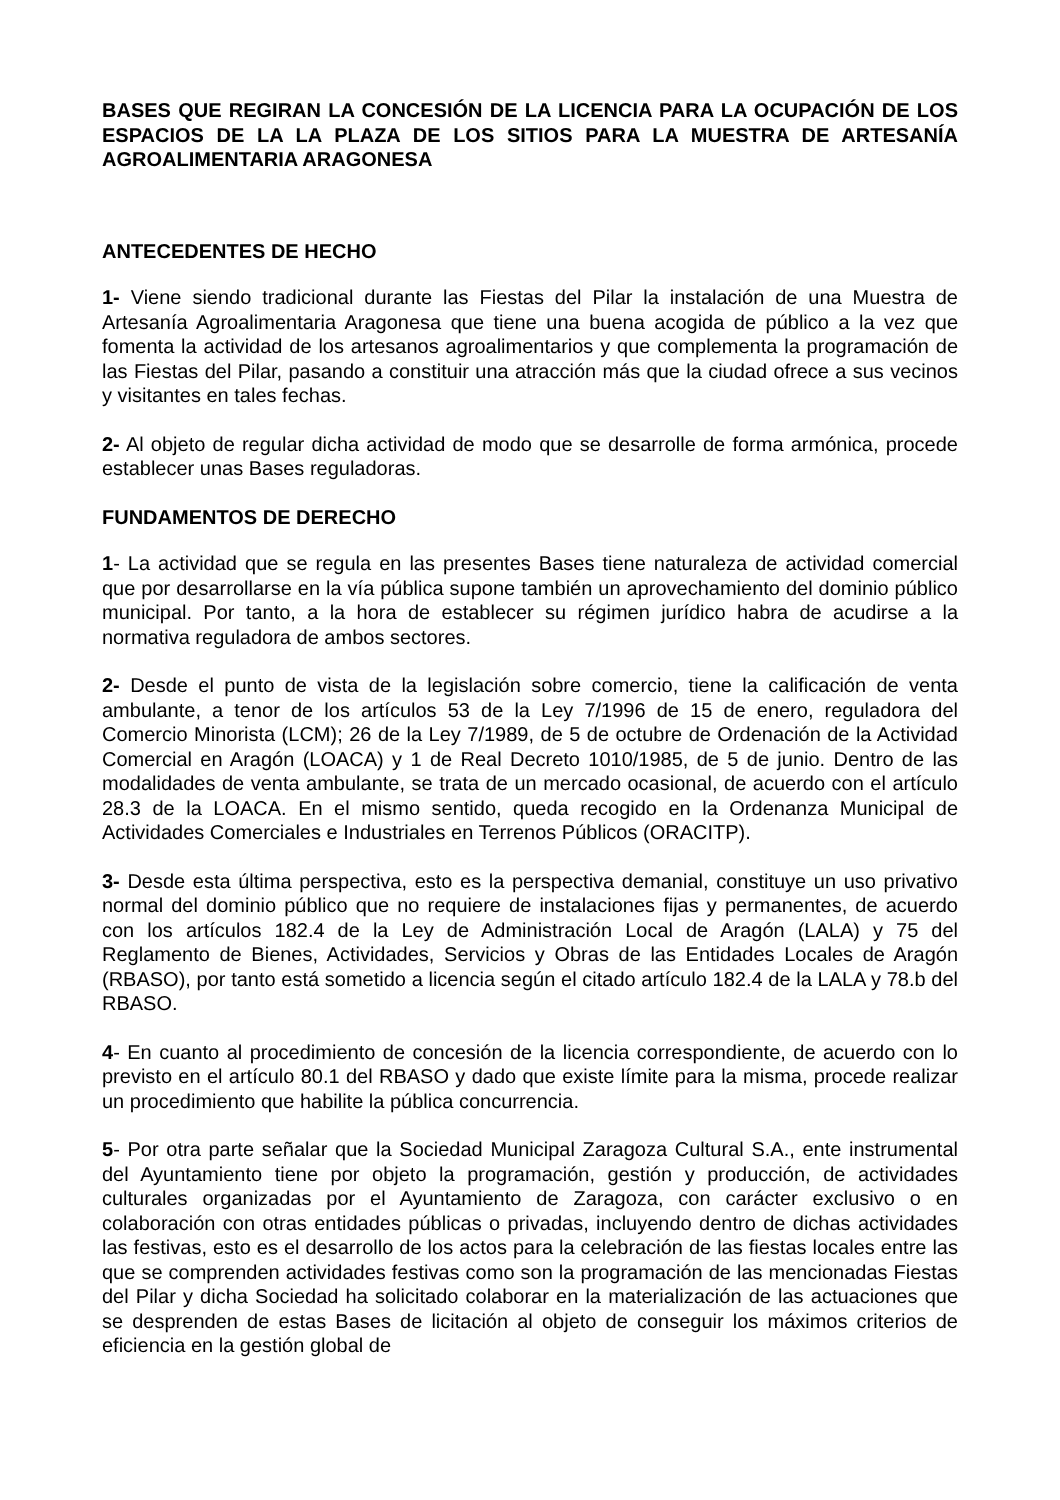BASES QUE REGIRAN LA CONCESIÓN DE LA LICENCIA PARA LA OCUPACIÓN DE LOS ESPACIOS DE LA LA PLAZA DE LOS SITIOS PARA LA MUESTRA DE ARTESANÍA AGROALIMENTARIA ARAGONESA
ANTECEDENTES DE HECHO
1- Viene siendo tradicional durante las Fiestas del Pilar la instalación de una Muestra de Artesanía Agroalimentaria Aragonesa que tiene una buena acogida de público a la vez que fomenta la actividad de los artesanos agroalimentarios y que complementa la programación de las Fiestas del Pilar, pasando a constituir una atracción más que la ciudad ofrece a sus vecinos y visitantes en tales fechas.
2- Al objeto de regular dicha actividad de modo que se desarrolle de forma armónica, procede establecer unas Bases reguladoras.
FUNDAMENTOS DE DERECHO
1- La actividad que se regula en las presentes Bases tiene naturaleza de actividad comercial que por desarrollarse en la vía pública supone también un aprovechamiento del dominio público municipal. Por tanto, a la hora de establecer su régimen jurídico habra de acudirse a la normativa reguladora de ambos sectores.
2- Desde el punto de vista de la legislación sobre comercio, tiene la calificación de venta ambulante, a tenor de los artículos 53 de la Ley 7/1996 de 15 de enero, reguladora del Comercio Minorista (LCM); 26 de la Ley 7/1989, de 5 de octubre de Ordenación de la Actividad Comercial en Aragón (LOACA) y 1 de Real Decreto 1010/1985, de 5 de junio. Dentro de las modalidades de venta ambulante, se trata de un mercado ocasional, de acuerdo con el artículo 28.3 de la LOACA. En el mismo sentido, queda recogido en la Ordenanza Municipal de Actividades Comerciales e Industriales en Terrenos Públicos (ORACITP).
3- Desde esta última perspectiva, esto es la perspectiva demanial, constituye un uso privativo normal del dominio público que no requiere de instalaciones fijas y permanentes, de acuerdo con los artículos 182.4 de la Ley de Administración Local de Aragón (LALA) y 75 del Reglamento de Bienes, Actividades, Servicios y Obras de las Entidades Locales de Aragón (RBASO), por tanto está sometido a licencia según el citado artículo 182.4 de la LALA y 78.b del RBASO.
4- En cuanto al procedimiento de concesión de la licencia correspondiente, de acuerdo con lo previsto en el artículo 80.1 del RBASO y dado que existe límite para la misma, procede realizar un procedimiento que habilite la pública concurrencia.
5- Por otra parte señalar que la Sociedad Municipal Zaragoza Cultural S.A., ente instrumental del Ayuntamiento tiene por objeto la programación, gestión y producción, de actividades culturales organizadas por el Ayuntamiento de Zaragoza, con carácter exclusivo o en colaboración con otras entidades públicas o privadas, incluyendo dentro de dichas actividades las festivas, esto es el desarrollo de los actos para la celebración de las fiestas locales entre las que se comprenden actividades festivas como son la programación de las mencionadas Fiestas del Pilar y dicha Sociedad ha solicitado colaborar en la materialización de las actuaciones que se desprenden de estas Bases de licitación al objeto de conseguir los máximos criterios de eficiencia en la gestión global de